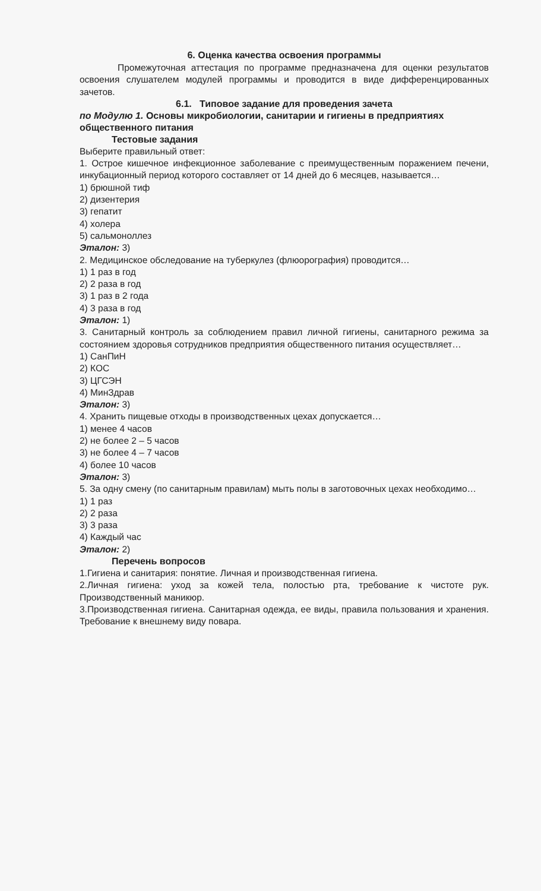6. Оценка качества освоения программы
Промежуточная аттестация по программе предназначена для оценки результатов освоения слушателем модулей программы и проводится в виде дифференцированных зачетов.
6.1. Типовое задание для проведения зачета
по Модулю 1. Основы микробиологии, санитарии и гигиены в предприятиях общественного питания
Тестовые задания
Выберите правильный ответ:
1. Острое кишечное инфекционное заболевание с преимущественным поражением печени, инкубационный период которого составляет от 14 дней до 6 месяцев, называется…
1) брюшной тиф
2) дизентерия
3) гепатит
4) холера
5) сальмоноллез
Эталон: 3)
2. Медицинское обследование на туберкулез (флюорография) проводится…
1) 1 раз в год
2) 2 раза в год
3) 1 раз в 2 года
4) 3 раза в год
Эталон: 1)
3. Санитарный контроль за соблюдением правил личной гигиены, санитарного режима за состоянием здоровья сотрудников предприятия общественного питания осуществляет…
1) СанПиН
2) КОС
3) ЦГСЭН
4) МинЗдрав
Эталон: 3)
4. Хранить пищевые отходы в производственных цехах допускается…
1) менее 4 часов
2) не более 2 – 5 часов
3) не более 4 – 7 часов
4) более 10 часов
Эталон: 3)
5. За одну смену (по санитарным правилам) мыть полы в заготовочных цехах необходимо…
1) 1 раз
2) 2 раза
3) 3 раза
4) Каждый час
Эталон: 2)
Перечень вопросов
1.Гигиена и санитария: понятие. Личная и производственная гигиена.
2.Личная гигиена: уход за кожей тела, полостью рта, требование к чистоте рук. Производственный маникюр.
3.Производственная гигиена. Санитарная одежда, ее виды, правила пользования и хранения. Требование к внешнему виду повара.